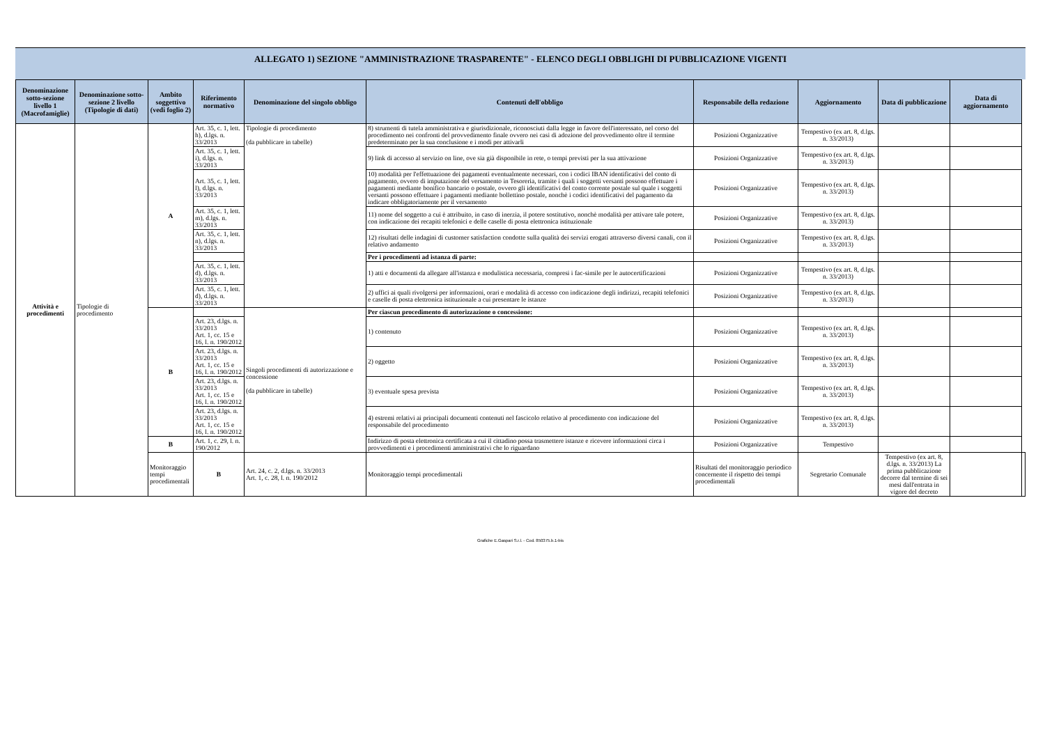ALLEGATO 1) SEZIONE "AMMINISTRAZIONE TRASPARENTE" - ELENCO DEGLI OBBLIGHI DI PUBBLICAZIONE VIGENTI
| Denominazione sotto-sezione livello 1 (Macrofamiglie) | Denominazione sotto-sezione 2 livello (Tipologie di dati) | Ambito soggettivo (vedi foglio 2) | Riferimento normativo | Denominazione del singolo obbligo | Contenuti dell'obbligo | Responsabile della redazione | Aggiornamento | Data di pubblicazione | Data di aggiornamento | |
| --- | --- | --- | --- | --- | --- | --- | --- | --- | --- | --- |
| Attività e procedimenti | Tipologie di procedimento | A | Art. 35, c. 1, lett. h), d.lgs. n. 33/2013 | Tipologie di procedimento (da pubblicare in tabelle) | 8) strumenti di tutela amministrativa e giurisdizionale, riconosciuti dalla legge in favore dell'interessato, nel corso del procedimento nei confronti del provvedimento finale ovvero nei casi di adozione del provvedimento oltre il termine predeterminato per la sua conclusione e i modi per attivarli | Posizioni Organizzative | Tempestivo (ex art. 8, d.lgs. n. 33/2013) | | | |
| | | | Art. 35, c. 1, lett. i), d.lgs. n. 33/2013 | | 9) link di accesso al servizio on line, ove sia già disponibile in rete, o tempi previsti per la sua attivazione | Posizioni Organizzative | Tempestivo (ex art. 8, d.lgs. n. 33/2013) | | | |
| | | | Art. 35, c. 1, lett. l), d.lgs. n. 33/2013 | | 10) modalità per l'effettuazione dei pagamenti eventualmente necessari, con i codici IBAN identificativi del conto di pagamento, ovvero di imputazione del versamento in Tesoreria, tramite i quali i soggetti versanti possono effettuare i pagamenti mediante bonifico bancario o postale, ovvero gli identificativi del conto corrente postale sul quale i soggetti versanti possono effettuare i pagamenti mediante bollettino postale, nonchè i codici identificativi del pagamento da indicare obbligatoriamente per il versamento | Posizioni Organizzative | Tempestivo (ex art. 8, d.lgs. n. 33/2013) | | | |
| | | | Art. 35, c. 1, lett. m), d.lgs. n. 33/2013 | | 11) nome del soggetto a cui è attribuito, in caso di inerzia, il potere sostitutivo, nonchè modalità per attivare tale potere, con indicazione dei recapiti telefonici e delle caselle di posta elettronica istituzionale | Posizioni Organizzative | Tempestivo (ex art. 8, d.lgs. n. 33/2013) | | | |
| | | | Art. 35, c. 1, lett. n), d.lgs. n. 33/2013 | | 12) risultati delle indagini di customer satisfaction condotte sulla qualità dei servizi erogati attraverso diversi canali, con il relativo andamento | Posizioni Organizzative | Tempestivo (ex art. 8, d.lgs. n. 33/2013) | | | |
| | | | | | Per i procedimenti ad istanza di parte: | | | | | |
| | | | Art. 35, c. 1, lett. d), d.lgs. n. 33/2013 | | 1) atti e documenti da allegare all'istanza e modulistica necessaria, compresi i fac-simile per le autocertificazioni | Posizioni Organizzative | Tempestivo (ex art. 8, d.lgs. n. 33/2013) | | | |
| | | | Art. 35, c. 1, lett. d), d.lgs. n. 33/2013 | | 2) uffici ai quali rivolgersi per informazioni, orari e modalità di accesso con indicazione degli indirizzi, recapiti telefonici e caselle di posta elettronica istituzionale a cui presentare le istanze | Posizioni Organizzative | Tempestivo (ex art. 8, d.lgs. n. 33/2013) | | | |
| | | B | | Singoli procedimenti di autorizzazione e concessione (da pubblicare in tabelle) | Per ciascun procedimento di autorizzazione o concessione: | | | | | |
| | | | Art. 23, d.lgs. n. 33/2013 Art. 1, cc. 15 e 16, l. n. 190/2012 | | 1) contenuto | Posizioni Organizzative | Tempestivo (ex art. 8, d.lgs. n. 33/2013) | | | |
| | | | Art. 23, d.lgs. n. 33/2013 Art. 1, cc. 15 e 16, l. n. 190/2012 | | 2) oggetto | Posizioni Organizzative | Tempestivo (ex art. 8, d.lgs. n. 33/2013) | | | |
| | | | Art. 23, d.lgs. n. 33/2013 Art. 1, cc. 15 e 16, l. n. 190/2012 | | 3) eventuale spesa prevista | Posizioni Organizzative | Tempestivo (ex art. 8, d.lgs. n. 33/2013) | | | |
| | | | Art. 23, d.lgs. n. 33/2013 Art. 1, cc. 15 e 16, l. n. 190/2012 | | 4) estremi relativi ai principali documenti contenuti nel fascicolo relativo al procedimento con indicazione del responsabile del procedimento | Posizioni Organizzative | Tempestivo (ex art. 8, d.lgs. n. 33/2013) | | | |
| | | B | Art. 1, c. 29, l. n. 190/2012 | | Indirizzo di posta elettronica certificata a cui il cittadino possa trasmettere istanze e ricevere informazioni circa i provvedimenti e i procedimenti amministrativi che lo riguardano | Posizioni Organizzative | Tempestivo | | | |
| | | Monitoraggio tempi procedimentali | B | Art. 24, c. 2, d.lgs. n. 33/2013 Art. 1, c. 28, l. n. 190/2012 | Monitoraggio tempi procedimentali | Risultati del monitoraggio periodico concernente il rispetto dei tempi procedimentali | Segretario Comunale | Tempestivo (ex art. 8, d.lgs. n. 33/2013) La prima pubblicazione decorre dal termine di sei mesi dall'entrata in vigore del decreto | | |
Grafiche E.Gaspari S.r.l. - Cod. 850375.b.1-bis